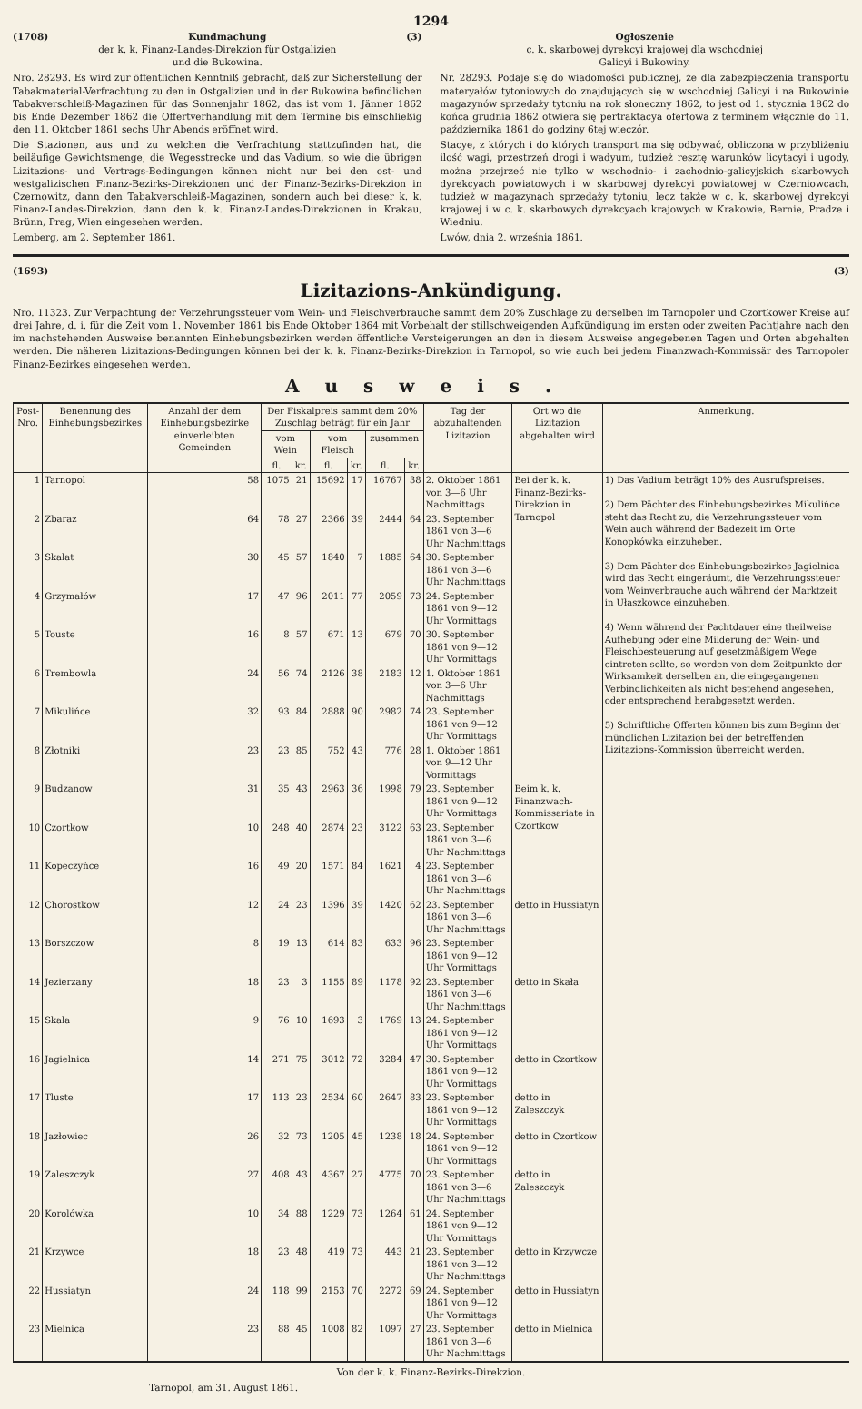1294
(1708) Kundmachung (3)
der k. k. Finanz-Landes-Direkzion für Ostgalizien
und die Bukowina.
Nro. 28293. Es wird zur öffentlichen Kenntniß gebracht, daß zur Sicherstellung der Tabakmaterial-Verfrachtung zu den in Ostgalizien und in der Bukowina befindlichen Tabakverschleiß-Magazinen für das Sonnenjahr 1862, das ist vom 1. Jänner 1862 bis Ende Dezember 1862 die Offertverhandlung mit dem Termine bis einschließig den 11. Oktober 1861 sechs Uhr Abends eröffnet wird.
Die Stazionen, aus und zu welchen die Verfrachtung stattzufinden hat, die beiläufige Gewichtsmenge, die Wegesstrecke und das Vadium, so wie die übrigen Lizitazions- und Vertrags-Bedingungen können nicht nur bei den ost- und westgalizischen Finanz-Bezirks-Direkzionen und der Finanz-Bezirks-Direkzion in Czernowitz, dann den Tabakverschleiß-Magazinen, sondern auch bei dieser k. k. Finanz-Landes-Direkzion, dann den k. k. Finanz-Landes-Direkzionen in Krakau, Brünn, Prag, Wien eingesehen werden.
Lemberg, am 2. September 1861.
Ogłoszenie
c. k. skarbowej dyrekcyi krajowej dla wschodniej
Galicyi i Bukowiny.
Nr. 28293. Podaje się do wiadomości publicznej, że dla zabezpieczenia transportu materyałów tytoniowych do znajdujących się w wschodniej Galicyi i na Bukowinie magazynów sprzedaży tytoniu na rok słoneczny 1862, to jest od 1. stycznia 1862 do końca grudnia 1862 otwiera się pertraktacya ofertowa z terminem włącznie do 11. października 1861 do godziny 6tej wieczór.
Stacye, z których i do których transport ma się odbywać, obliczona w przybliżeniu ilość wagi, przestrzeń drogi i wadyum, tudzież resztę warunków licytacyi i ugody, można przejrzeć nie tylko w wschodnio- i zachodnio-galicyjskich skarbowych dyrekcyach powiatowych i w skarbowej dyrekcyi powiatowej w Czerniowcach, tudzież w magazynach sprzedaży tytoniu, lecz także w c. k. skarbowej dyrekcyi krajowej i w c. k. skarbowych dyrekcyach krajowych w Krakowie, Bernie, Pradze i Wiedniu.
Lwów, dnia 2. września 1861.
(1693) (3)
Lizitazions-Ankündigung.
Nro. 11323. Zur Verpachtung der Verzehrungssteuer vom Wein- und Fleischverbrauche sammt dem 20% Zuschlage zu derselben im Tarnopoler und Czortkower Kreise auf drei Jahre, d. i. für die Zeit vom 1. November 1861 bis Ende Oktober 1864 mit Vorbehalt der stillschweigenden Aufkündigung im ersten oder zweiten Pachtjahre nach den im nachstehenden Ausweise benannten Einhebungsbezirken werden öffentliche Versteigerungen an den in diesem Ausweise angegebenen Tagen und Orten abgehalten werden. Die näheren Lizitazions-Bedingungen können bei der k. k. Finanz-Bezirks-Direkzion in Tarnopol, so wie auch bei jedem Finanzwach-Kommissär des Tarnopoler Finanz-Bezirkes eingesehen werden.
Ausweis.
| Post-Nro. | Benennung des Einhebungsbezirkes | Anzahl der dem Einhebungsbezirke einverleibten Gemeinden | Der Fiskalpreis sammt dem 20% Zuschlag beträgt für ein Jahr | | | | | | Tag der abzuhaltenden Lizitazion | Ort wo die Lizitazion abgehalten wird | Anmerkung. |
| --- | --- | --- | --- | --- | --- | --- | --- | --- | --- | --- | --- |
| | | | vom Wein | | vom Fleisch | | zusammen | | | | |
| | | | fl. | kr. | fl. | kr. | fl. | kr. | | | |
| 1 | Tarnopol | 58 | 1075 | 21 | 15692 | 17 | 16767 | 38 | 2. Oktober 1861 von 3—6 Uhr Nachmittags | Bei der k. k. Finanz-Bezirks-Direkzion in Tarnopol | 1) Das Vadium beträgt 10% des Ausrufspreises. 2) Dem Pächter des Einhebungsbezirkes Mikulińce steht das Recht zu, die Verzehrungssteuer vom Wein auch während der Badezeit im Orte Konopkówka einzuheben. 3) Dem Pächter des Einhebungsbezirkes Jagielnica wird das Recht eingeräumt, die Verzehrungssteuer vom Weinverbrauche auch während der Marktzeit in Ułaszkowce einzuheben. 4) Wenn während der Pachtdauer eine theilweise Aufhebung oder eine Milderung der Wein- und Fleischbesteuerung auf gesetzmäßigem Wege eintreten sollte, so werden von dem Zeitpunkte der Wirksamkeit derselben an, die eingegangenen Verbindlichkeiten als nicht bestehend angesehen, oder entsprechend herabgesetzt werden. 5) Schriftliche Offerten können bis zum Beginn der mündlichen Lizitazion bei der betreffenden Lizitazions-Kommission überreicht werden. |
| 2 | Zbaraz | 64 | 78 | 27 | 2366 | 39 | 2444 | 64 | 23. September 1861 von 3—6 Uhr Nachmittags | | |
| 3 | Skałat | 30 | 45 | 57 | 1840 | 7 | 1885 | 64 | 30. September 1861 von 3—6 Uhr Nachmittags | | |
| 4 | Grzymałów | 17 | 47 | 96 | 2011 | 77 | 2059 | 73 | 24. September 1861 von 9—12 Uhr Vormittags | | |
| 5 | Touste | 16 | 8 | 57 | 671 | 13 | 679 | 70 | 30. September 1861 von 9—12 Uhr Vormittags | | |
| 6 | Trembowla | 24 | 56 | 74 | 2126 | 38 | 2183 | 12 | 1. Oktober 1861 von 3—6 Uhr Nachmittags | | |
| 7 | Mikulińce | 32 | 93 | 84 | 2888 | 90 | 2982 | 74 | 23. September 1861 von 9—12 Uhr Vormittags | | |
| 8 | Złotniki | 23 | 23 | 85 | 752 | 43 | 776 | 28 | 1. Oktober 1861 von 9—12 Uhr Vormittags | | |
| 9 | Budzanow | 31 | 35 | 43 | 2963 | 36 | 1998 | 79 | 23. September 1861 von 9—12 Uhr Vormittags | Beim k. k. Finanzwach-Kommissariate in Czortkow | |
| 10 | Czortkow | 10 | 248 | 40 | 2874 | 23 | 3122 | 63 | 23. September 1861 von 3—6 Uhr Nachmittags | | |
| 11 | Kopeczyńce | 16 | 49 | 20 | 1571 | 84 | 1621 | 4 | 23. September 1861 von 3—6 Uhr Nachmittags | | |
| 12 | Chorostkow | 12 | 24 | 23 | 1396 | 39 | 1420 | 62 | 23. September 1861 von 3—6 Uhr Nachmittags | detto in Hussiatyn | |
| 13 | Borszczow | 8 | 19 | 13 | 614 | 83 | 633 | 96 | 23. September 1861 von 9—12 Uhr Vormittags | | |
| 14 | Jezierzany | 18 | 23 | 3 | 1155 | 89 | 1178 | 92 | 23. September 1861 von 3—6 Uhr Nachmittags | detto in Skała | |
| 15 | Skała | 9 | 76 | 10 | 1693 | 3 | 1769 | 13 | 24. September 1861 von 9—12 Uhr Vormittags | | |
| 16 | Jagielnica | 14 | 271 | 75 | 3012 | 72 | 3284 | 47 | 30. September 1861 von 9—12 Uhr Vormittags | detto in Czortkow | |
| 17 | Tluste | 17 | 113 | 23 | 2534 | 60 | 2647 | 83 | 23. September 1861 von 9—12 Uhr Vormittags | detto in Zaleszczyk | |
| 18 | Jazłowiec | 26 | 32 | 73 | 1205 | 45 | 1238 | 18 | 24. September 1861 von 9—12 Uhr Vormittags | detto in Czortkow | |
| 19 | Zaleszczyk | 27 | 408 | 43 | 4367 | 27 | 4775 | 70 | 23. September 1861 von 3—6 Uhr Nachmittags | detto in Zaleszczyk | |
| 20 | Korolówka | 10 | 34 | 88 | 1229 | 73 | 1264 | 61 | 24. September 1861 von 9—12 Uhr Vormittags | | |
| 21 | Krzywce | 18 | 23 | 48 | 419 | 73 | 443 | 21 | 23. September 1861 von 3—12 Uhr Nachmittags | detto in Krzywcze | |
| 22 | Hussiatyn | 24 | 118 | 99 | 2153 | 70 | 2272 | 69 | 24. September 1861 von 9—12 Uhr Vormittags | detto in Hussiatyn | |
| 23 | Mielnica | 23 | 88 | 45 | 1008 | 82 | 1097 | 27 | 23. September 1861 von 3—6 Uhr Nachmittags | detto in Mielnica | |
Von der k. k. Finanz-Bezirks-Direkzion.
Tarnopol, am 31. August 1861.